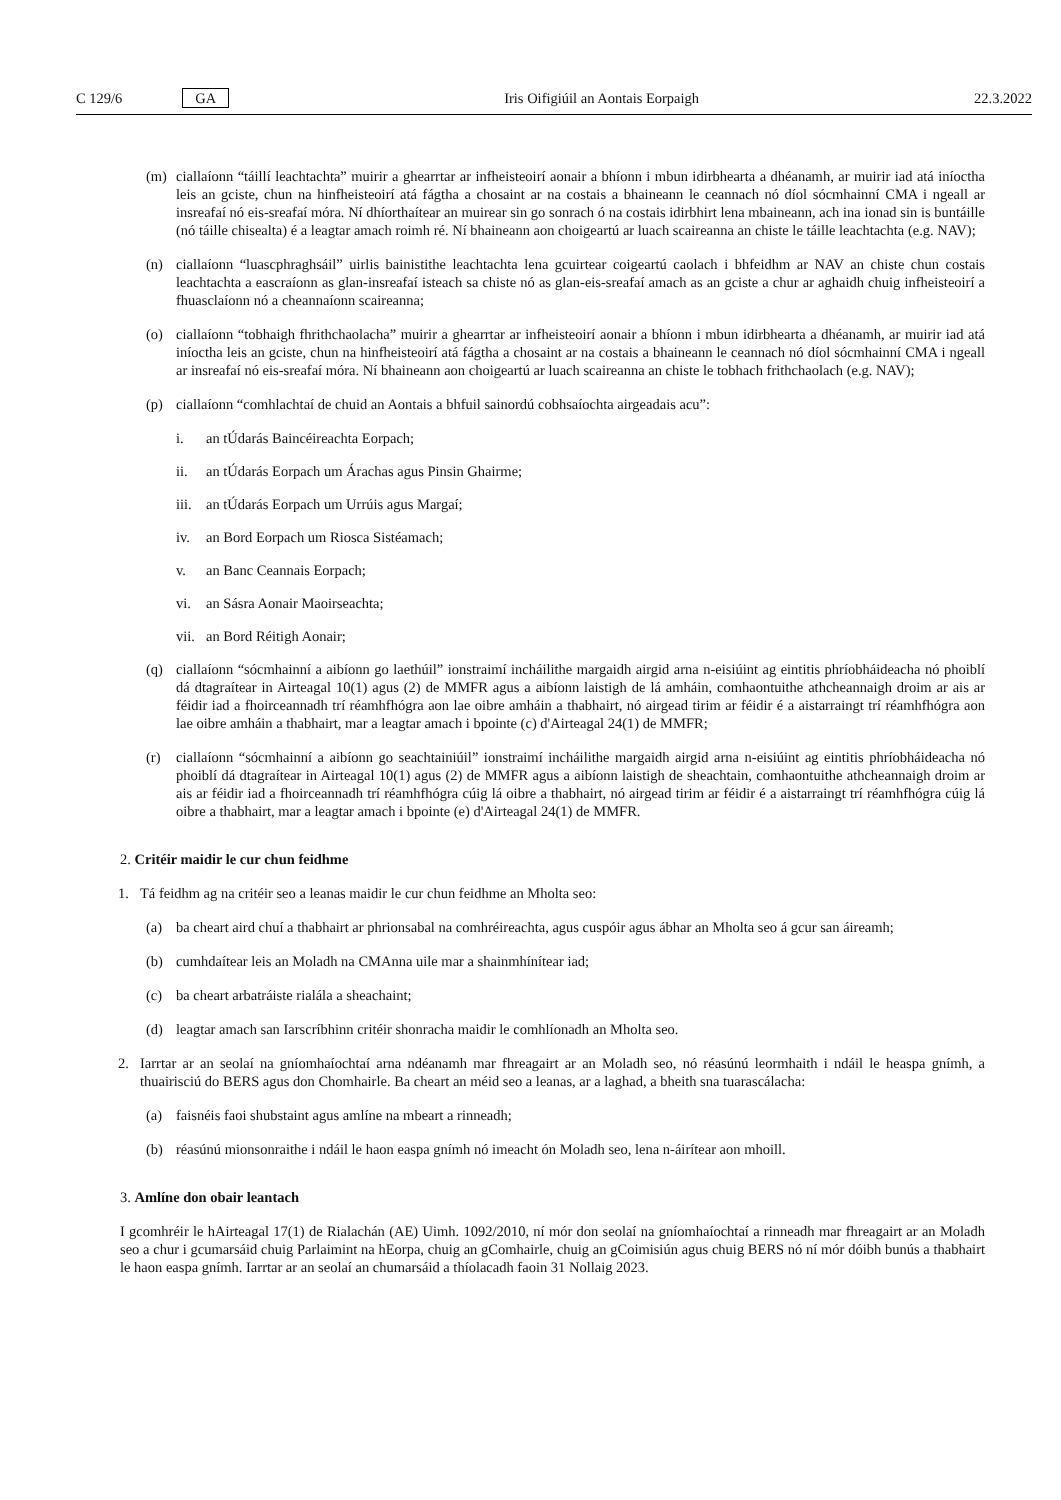C 129/6 GA Iris Oifigiúil an Aontais Eorpaigh 22.3.2022
(m) ciallaíonn “táillí leachtachta” muirir a ghearrtar ar infheisteoirí aonair a bhíonn i mbun idirbhearta a dhéanamh, ar muirir iad atá iníoctha leis an gciste, chun na hinfheisteoirí atá fágtha a chosaint ar na costais a bhaineann le ceannach nó díol sócmhainní CMA i ngeall ar insreafaí nó eis-sreafaí móra. Ní dhíorthaítear an muirear sin go sonrach ó na costais idirbhirt lena mbaineann, ach ina ionad sin is buntáille (nó táille chisealta) é a leagtar amach roimh ré. Ní bhaineann aon choigeartú ar luach scaireanna an chiste le táille leachtachta (e.g. NAV);
(n) ciallaíonn “luascphraghsáil” uirlis bainistithe leachtachta lena gcuirtear coigeartú caolach i bhfeidhm ar NAV an chiste chun costais leachtachta a eascraíonn as glan-insreafaí isteach sa chiste nó as glan-eis-sreafaí amach as an gciste a chur ar aghaidh chuig infheisteoirí a fhuasclaíonn nó a cheannaíonn scaireanna;
(o) ciallaíonn “tobhaigh fhrithchaolacha” muirir a ghearrtar ar infheisteoirí aonair a bhíonn i mbun idirbhearta a dhéanamh, ar muirir iad atá iníoctha leis an gciste, chun na hinfheisteoirí atá fágtha a chosaint ar na costais a bhaineann le ceannach nó díol sócmhainní CMA i ngeall ar insreafaí nó eis-sreafaí móra. Ní bhaineann aon choigeartú ar luach scaireanna an chiste le tobhach frithchaolach (e.g. NAV);
(p) ciallaíonn “comhlachtaí de chuid an Aontais a bhfuil sainordú cobhsaíochta airgeadais acu”:
i. an tÚdarás Baincéireachta Eorpach;
ii. an tÚdarás Eorpach um Árachas agus Pinsin Ghairme;
iii. an tÚdarás Eorpach um Urrúis agus Margaí;
iv. an Bord Eorpach um Riosca Sistéamach;
v. an Banc Ceannais Eorpach;
vi. an Sásra Aonair Maoirseachta;
vii. an Bord Réitigh Aonair;
(q) ciallaíonn “sócmhainní a aibíonn go laethúil” ionstraimí incháilithe margaidh airgid arna n-eisiúint ag eintitis phríobháideacha nó phoiblí dá dtagraítear in Airteagal 10(1) agus (2) de MMFR agus a aibíonn laistigh de lá amháin, comhaontuithe athcheannaigh droim ar ais ar féidir iad a fhoirceannadh trí réamhfhógra aon lae oibre amháin a thabhairt, nó airgead tirim ar féidir é a aistarraingt trí réamhfhógra aon lae oibre amháin a thabhairt, mar a leagtar amach i bpointe (c) d'Airteagal 24(1) de MMFR;
(r) ciallaíonn “sócmhainní a aibíonn go seachtainiúil” ionstraimí incháilithe margaidh airgid arna n-eisiúint ag eintitis phríobháideacha nó phoiblí dá dtagraítear in Airteagal 10(1) agus (2) de MMFR agus a aibíonn laistigh de sheachtain, comhaontuithe athcheannaigh droim ar ais ar féidir iad a fhoirceannadh trí réamhfhógra cúig lá oibre a thabhairt, nó airgead tirim ar féidir é a aistarraingt trí réamhfhógra cúig lá oibre a thabhairt, mar a leagtar amach i bpointe (e) d'Airteagal 24(1) de MMFR.
2. Critéir maidir le cur chun feidhme
1. Tá feidhm ag na critéir seo a leanas maidir le cur chun feidhme an Mholta seo:
(a) ba cheart aird chuí a thabhairt ar phrionsabal na comhréireachta, agus cuspóir agus ábhar an Mholta seo á gcur san áireamh;
(b) cumhdaítear leis an Moladh na CMAnna uile mar a shainmhínítear iad;
(c) ba cheart arbatráiste rialála a sheachaint;
(d) leagtar amach san Iarscríbhinn critéir shonracha maidir le comhlíonadh an Mholta seo.
2. Iarrtar ar an seolaí na gníomhaíochtaí arna ndéanamh mar fhreagairt ar an Moladh seo, nó réasúnú leormhaith i ndáil le heaspa gnímh, a thuairisciú do BERS agus don Chomhairle. Ba cheart an méid seo a leanas, ar a laghad, a bheith sna tuarascálacha:
(a) faisnéis faoi shubstaint agus amlíne na mbeart a rinneadh;
(b) réasúnú mionsonraithe i ndáil le haon easpa gnímh nó imeacht ón Moladh seo, lena n-áirítear aon mhoill.
3. Amlíne don obair leantach
I gcomhréir le hAirteagal 17(1) de Rialachán (AE) Uimh. 1092/2010, ní mór don seolaí na gníomhaíochtaí a rinneadh mar fhreagairt ar an Moladh seo a chur i gcumarsáid chuig Parlaimint na hEorpa, chuig an gComhairle, chuig an gCoimisiún agus chuig BERS nó ní mór dóibh bunús a thabhairt le haon easpa gnímh. Iarrtar ar an seolaí an chumarsáid a thíolacadh faoin 31 Nollaig 2023.